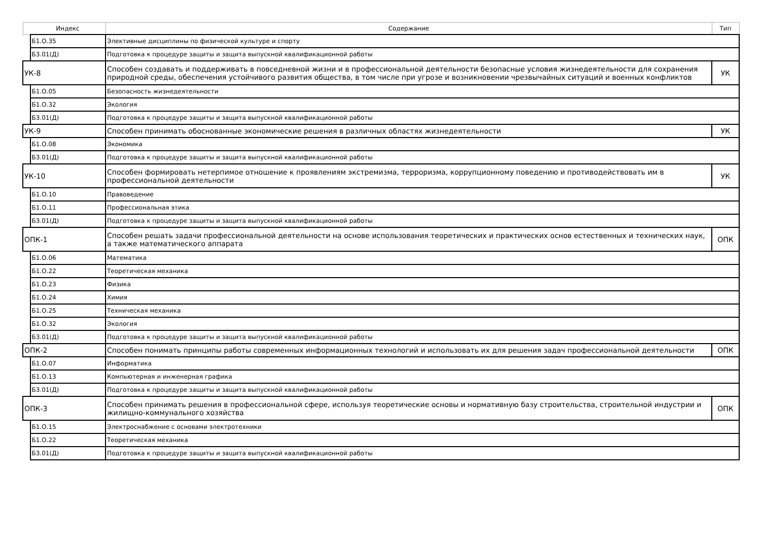| | Индекс | Содержание | Тип |
| --- | --- | --- | --- |
| | Б1.О.35 | Элективные дисциплины по физической культуре и спорту | |
| | Б3.01(Д) | Подготовка к процедуре защиты и защита выпускной квалификационной работы | |
| УК-8 | | Способен создавать и поддерживать в повседневной жизни и в профессиональной деятельности безопасные условия жизнедеятельности для сохранения природной среды, обеспечения устойчивого развития общества, в том числе при угрозе и возникновении чрезвычайных ситуаций и военных конфликтов | УК |
| | Б1.О.05 | Безопасность жизнедеятельности | |
| | Б1.О.32 | Экология | |
| | Б3.01(Д) | Подготовка к процедуре защиты и защита выпускной квалификационной работы | |
| УК-9 | | Способен принимать обоснованные экономические решения в различных областях жизнедеятельности | УК |
| | Б1.О.08 | Экономика | |
| | Б3.01(Д) | Подготовка к процедуре защиты и защита выпускной квалификационной работы | |
| УК-10 | | Способен формировать нетерпимое отношение к проявлениям экстремизма, терроризма, коррупционному поведению и противодействовать им в профессиональной деятельности | УК |
| | Б1.О.10 | Правоведение | |
| | Б1.О.11 | Профессиональная этика | |
| | Б3.01(Д) | Подготовка к процедуре защиты и защита выпускной квалификационной работы | |
| ОПК-1 | | Способен решать задачи профессиональной деятельности на основе использования теоретических и практических основ естественных и технических наук, а также математического аппарата | ОПК |
| | Б1.О.06 | Математика | |
| | Б1.О.22 | Теоретическая механика | |
| | Б1.О.23 | Физика | |
| | Б1.О.24 | Химия | |
| | Б1.О.25 | Техническая механика | |
| | Б1.О.32 | Экология | |
| | Б3.01(Д) | Подготовка к процедуре защиты и защита выпускной квалификационной работы | |
| ОПК-2 | | Способен понимать принципы работы современных информационных технологий и использовать их для решения задач профессиональной деятельности | ОПК |
| | Б1.О.07 | Информатика | |
| | Б1.О.13 | Компьютерная и инженерная графика | |
| | Б3.01(Д) | Подготовка к процедуре защиты и защита выпускной квалификационной работы | |
| ОПК-3 | | Способен принимать решения в профессиональной сфере, используя теоретические основы и нормативную базу строительства, строительной индустрии и жилищно-коммунального хозяйства | ОПК |
| | Б1.О.15 | Электроснабжение с основами электротехники | |
| | Б1.О.22 | Теоретическая механика | |
| | Б3.01(Д) | Подготовка к процедуре защиты и защита выпускной квалификационной работы | |